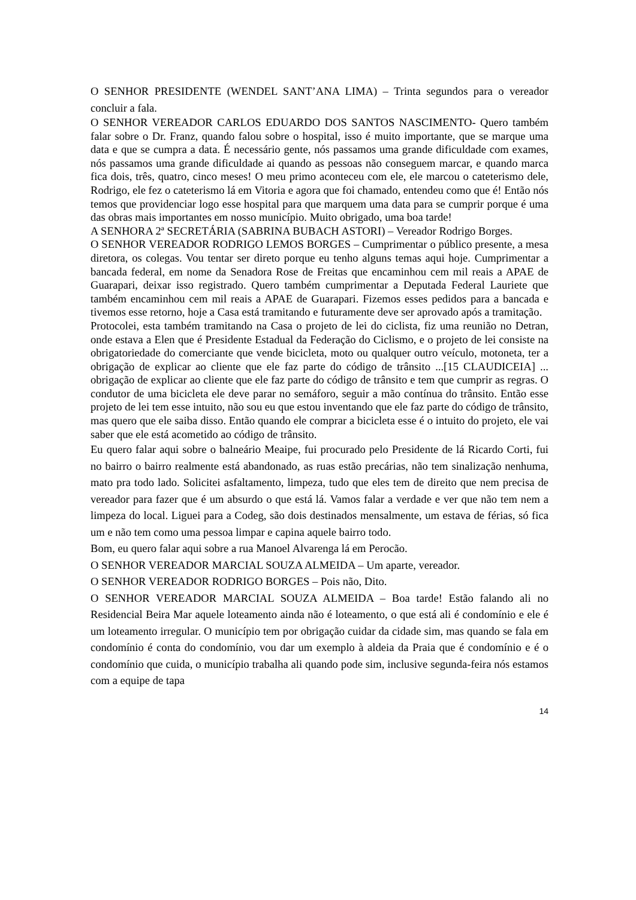O SENHOR PRESIDENTE (WENDEL SANT’ANA LIMA) – Trinta segundos para o vereador concluir a fala.
O SENHOR VEREADOR CARLOS EDUARDO DOS SANTOS NASCIMENTO- Quero também falar sobre o Dr. Franz, quando falou sobre o hospital, isso é muito importante, que se marque uma data e que se cumpra a data. É necessário gente, nós passamos uma grande dificuldade com exames, nós passamos uma grande dificuldade ai quando as pessoas não conseguem marcar, e quando marca fica dois, três, quatro, cinco meses! O meu primo aconteceu com ele, ele marcou o cateterismo dele, Rodrigo, ele fez o cateterismo lá em Vitoria e agora que foi chamado, entendeu como que é! Então nós temos que providenciar logo esse hospital para que marquem uma data para se cumprir porque é uma das obras mais importantes em nosso município. Muito obrigado, uma boa tarde!
A SENHORA 2ª SECRETÁRIA (SABRINA BUBACH ASTORI) – Vereador Rodrigo Borges.
O SENHOR VEREADOR RODRIGO LEMOS BORGES – Cumprimentar o público presente, a mesa diretora, os colegas. Vou tentar ser direto porque eu tenho alguns temas aqui hoje. Cumprimentar a bancada federal, em nome da Senadora Rose de Freitas que encaminhou cem mil reais a APAE de Guarapari, deixar isso registrado. Quero também cumprimentar a Deputada Federal Lauriete que também encaminhou cem mil reais a APAE de Guarapari. Fizemos esses pedidos para a bancada e tivemos esse retorno, hoje a Casa está tramitando e futuramente deve ser aprovado após a tramitação.
Protocolei, esta também tramitando na Casa o projeto de lei do ciclista, fiz uma reunião no Detran, onde estava a Elen que é Presidente Estadual da Federação do Ciclismo, e o projeto de lei consiste na obrigatoriedade do comerciante que vende bicicleta, moto ou qualquer outro veículo, motoneta, ter a obrigação de explicar ao cliente que ele faz parte do código de trânsito ...[15 CLAUDICEIA] ... obrigação de explicar ao cliente que ele faz parte do código de trânsito e tem que cumprir as regras. O condutor de uma bicicleta ele deve parar no semáforo, seguir a mão contínua do trânsito. Então esse projeto de lei tem esse intuito, não sou eu que estou inventando que ele faz parte do código de trânsito, mas quero que ele saiba disso. Então quando ele comprar a bicicleta esse é o intuito do projeto, ele vai saber que ele está acometido ao código de trânsito.
Eu quero falar aqui sobre o balneário Meaipe, fui procurado pelo Presidente de lá Ricardo Corti, fui no bairro o bairro realmente está abandonado, as ruas estão precárias, não tem sinalização nenhuma, mato pra todo lado. Solicitei asfaltamento, limpeza, tudo que eles tem de direito que nem precisa de vereador para fazer que é um absurdo o que está lá. Vamos falar a verdade e ver que não tem nem a limpeza do local. Liguei para a Codeg, são dois destinados mensalmente, um estava de férias, só fica um e não tem como uma pessoa limpar e capina aquele bairro todo.
Bom, eu quero falar aqui sobre a rua Manoel Alvarenga lá em Perocão.
O SENHOR VEREADOR MARCIAL SOUZA ALMEIDA – Um aparte, vereador.
O SENHOR VEREADOR RODRIGO BORGES – Pois não, Dito.
O SENHOR VEREADOR MARCIAL SOUZA ALMEIDA – Boa tarde! Estão falando ali no Residencial Beira Mar aquele loteamento ainda não é loteamento, o que está ali é condomínio e ele é um loteamento irregular. O município tem por obrigação cuidar da cidade sim, mas quando se fala em condomínio é conta do condomínio, vou dar um exemplo à aldeia da Praia que é condomínio e é o condomínio que cuida, o município trabalha ali quando pode sim, inclusive segunda-feira nós estamos com a equipe de tapa
14